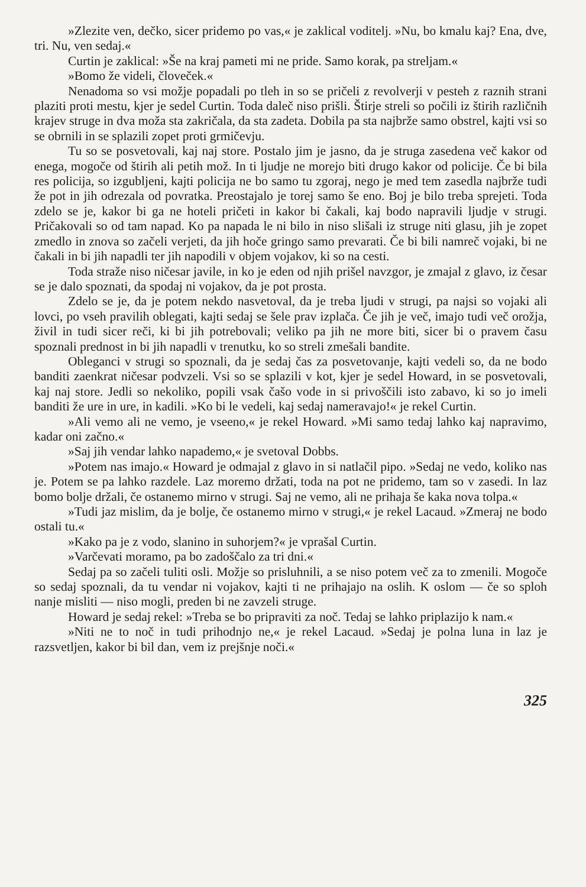»Zlezite ven, dečko, sicer pridemo po vas,« je zaklical voditelj. »Nu, bo kmalu kaj? Ena, dve, tri. Nu, ven sedaj.«
Curtin je zaklical: »Še na kraj pameti mi ne pride. Samo korak, pa streljam.«
»Bomo že videli, človeček.«
Nenadoma so vsi možje popadali po tleh in so se pričeli z revolverji v pesteh z raznih strani plaziti proti mestu, kjer je sedel Curtin. Toda daleč niso prišli. Štirje streli so počili iz štirih različnih krajev struge in dva moža sta zakričala, da sta zadeta. Dobila pa sta najbrže samo obstrel, kajti vsi so se obrnili in se splazili zopet proti grmičevju.
Tu so se posvetovali, kaj naj store. Postalo jim je jasno, da je struga zasedena več kakor od enega, mogoče od štirih ali petih mož. In ti ljudje ne morejo biti drugo kakor od policije. Če bi bila res policija, so izgubljeni, kajti policija ne bo samo tu zgoraj, nego je med tem zasedla najbrže tudi že pot in jih odrezala od povratka. Preostajalo je torej samo še eno. Boj je bilo treba sprejeti. Toda zdelo se je, kakor bi ga ne hoteli pričeti in kakor bi čakali, kaj bodo napravili ljudje v strugi. Pričakovali so od tam napad. Ko pa napada le ni bilo in niso slišali iz struge niti glasu, jih je zopet zmedlo in znova so začeli verjeti, da jih hoče gringo samo prevarati. Če bi bili namreč vojaki, bi ne čakali in bi jih napadli ter jih napodili v objem vojakov, ki so na cesti.
Toda straže niso ničesar javile, in ko je eden od njih prišel navzgor, je zmajal z glavo, iz česar se je dalo spoznati, da spodaj ni vojakov, da je pot prosta.
Zdelo se je, da je potem nekdo nasvetoval, da je treba ljudi v strugi, pa najsi so vojaki ali lovci, po vseh pravilih oblegati, kajti sedaj se šele prav izplača. Če jih je več, imajo tudi več orožja, živil in tudi sicer reči, ki bi jih potrebovali; veliko pa jih ne more biti, sicer bi o pravem času spoznali prednost in bi jih napadli v trenutku, ko so streli zmešali bandite.
Obleganci v strugi so spoznali, da je sedaj čas za posvetovanje, kajti vedeli so, da ne bodo banditi zaenkrat ničesar podvzeli. Vsi so se splazili v kot, kjer je sedel Howard, in se posvetovali, kaj naj store. Jedli so nekoliko, popili vsak čašo vode in si privoščili isto zabavo, ki so jo imeli banditi že ure in ure, in kadili. »Ko bi le vedeli, kaj sedaj nameravajo!« je rekel Curtin.
»Ali vemo ali ne vemo, je vseeno,« je rekel Howard. »Mi samo tedaj lahko kaj napravimo, kadar oni začno.«
»Saj jih vendar lahko napademo,« je svetoval Dobbs.
»Potem nas imajo.« Howard je odmajal z glavo in si natlačil pipo. »Sedaj ne vedo, koliko nas je. Potem se pa lahko razdele. Laz moremo držati, toda na pot ne pridemo, tam so v zasedi. In laz bomo bolje držali, če ostanemo mirno v strugi. Saj ne vemo, ali ne prihaja še kaka nova tolpa.«
»Tudi jaz mislim, da je bolje, če ostanemo mirno v strugi,« je rekel Lacaud. »Zmeraj ne bodo ostali tu.«
»Kako pa je z vodo, slanino in suhorjem?« je vprašal Curtin.
»Varčevati moramo, pa bo zadoščalo za tri dni.«
Sedaj pa so začeli tuliti osli. Možje so prisluhnili, a se niso potem več za to zmenili. Mogoče so sedaj spoznali, da tu vendar ni vojakov, kajti ti ne prihajajo na oslih. K oslom — če so sploh nanje misliti — niso mogli, preden bi ne zavzeli struge.
Howard je sedaj rekel: »Treba se bo pripraviti za noč. Tedaj se lahko priplazijo k nam.«
»Niti ne to noč in tudi prihodnjo ne,« je rekel Lacaud. »Sedaj je polna luna in laz je razsvetljen, kakor bi bil dan, vem iz prejšnje noči.«
325